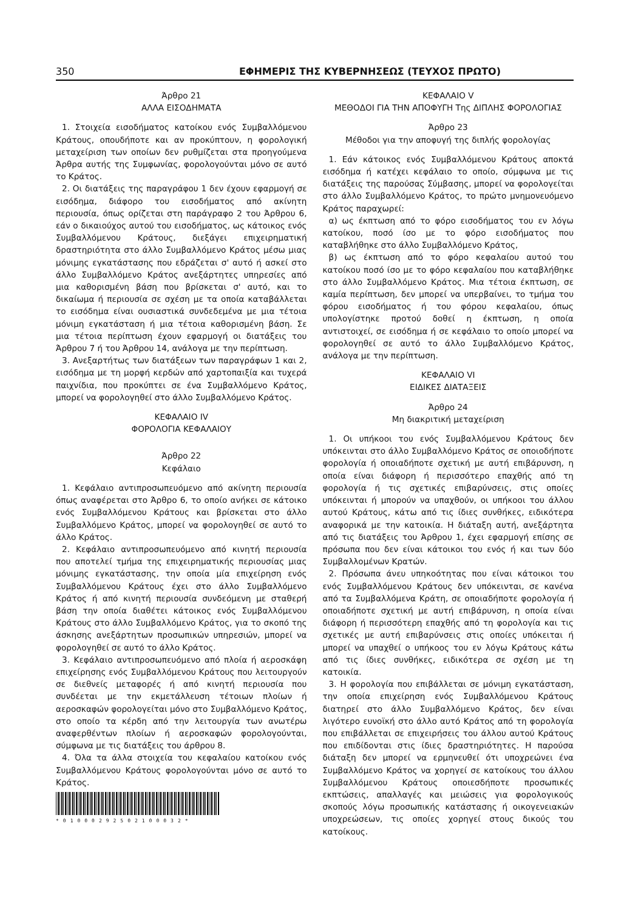350 ΕΦΗΜΕΡΙΣ ΤΗΣ ΚΥΒΕΡΝΗΣΕΩΣ (ΤΕΥΧΟΣ ΠΡΩΤΟ)
Άρθρο 21
ΑΛΛΑ ΕΙΣΟΔΗΜΑΤΑ
1. Στοιχεία εισοδήματος κατοίκου ενός Συμβαλλόμενου Κράτους, οπουδήποτε και αν προκύπτουν, η φορολογική μεταχείριση των οποίων δεν ρυθμίζεται στα προηγούμενα Άρθρα αυτής της Συμφωνίας, φορολογούνται μόνο σε αυτό το Κράτος.
2. Οι διατάξεις της παραγράφου 1 δεν έχουν εφαρμογή σε εισόδημα, διάφορο του εισοδήματος από ακίνητη περιουσία, όπως ορίζεται στη παράγραφο 2 του Άρθρου 6, εάν ο δικαιούχος αυτού του εισοδήματος, ως κάτοικος ενός Συμβαλλόμενου Κράτους, διεξάγει επιχειρηματική δραστηριότητα στο άλλο Συμβαλλόμενο Κράτος μέσω μιας μόνιμης εγκατάστασης που εδράζεται σ' αυτό ή ασκεί στο άλλο Συμβαλλόμενο Κράτος ανεξάρτητες υπηρεσίες από μια καθορισμένη βάση που βρίσκεται σ' αυτό, και το δικαίωμα ή περιουσία σε σχέση με τα οποία καταβάλλεται το εισόδημα είναι ουσιαστικά συνδεδεμένα με μια τέτοια μόνιμη εγκατάσταση ή μια τέτοια καθορισμένη βάση. Σε μια τέτοια περίπτωση έχουν εφαρμογή οι διατάξεις του Άρθρου 7 ή του Άρθρου 14, ανάλογα με την περίπτωση.
3. Ανεξαρτήτως των διατάξεων των παραγράφων 1 και 2, εισόδημα με τη μορφή κερδών από χαρτοπαιξία και τυχερά παιχνίδια, που προκύπτει σε ένα Συμβαλλόμενο Κράτος, μπορεί να φορολογηθεί στο άλλο Συμβαλλόμενο Κράτος.
ΚΕΦΑΛΑΙΟ IV
ΦΟΡΟΛΟΓΙΑ ΚΕΦΑΛΑΙΟΥ
Άρθρο 22
Κεφάλαιο
1. Κεφάλαιο αντιπροσωπευόμενο από ακίνητη περιουσία όπως αναφέρεται στο Άρθρο 6, το οποίο ανήκει σε κάτοικο ενός Συμβαλλόμενου Κράτους και βρίσκεται στο άλλο Συμβαλλόμενο Κράτος, μπορεί να φορολογηθεί σε αυτό το άλλο Κράτος.
2. Κεφάλαιο αντιπροσωπευόμενο από κινητή περιουσία που αποτελεί τμήμα της επιχειρηματικής περιουσίας μιας μόνιμης εγκατάστασης, την οποία μία επιχείρηση ενός Συμβαλλόμενου Κράτους έχει στο άλλο Συμβαλλόμενο Κράτος ή από κινητή περιουσία συνδεόμενη με σταθερή βάση την οποία διαθέτει κάτοικος ενός Συμβαλλόμενου Κράτους στο άλλο Συμβαλλόμενο Κράτος, για το σκοπό της άσκησης ανεξάρτητων προσωπικών υπηρεσιών, μπορεί να φορολογηθεί σε αυτό το άλλο Κράτος.
3. Κεφάλαιο αντιπροσωπευόμενο από πλοία ή αεροσκάφη επιχείρησης ενός Συμβαλλόμενου Κράτους που λειτουργούν σε διεθνείς μεταφορές ή από κινητή περιουσία που συνδέεται με την εκμετάλλευση τέτοιων πλοίων ή αεροσκαφών φορολογείται μόνο στο Συμβαλλόμενο Κράτος, στο οποίο τα κέρδη από την λειτουργία των ανωτέρω αναφερθέντων πλοίων ή αεροσκαφών φορολογούνται, σύμφωνα με τις διατάξεις του άρθρου 8.
4. Όλα τα άλλα στοιχεία του κεφαλαίου κατοίκου ενός Συμβαλλόμενου Κράτους φορολογούνται μόνο σε αυτό το Κράτος.
*01000292502100032*
ΚΕΦΑΛΑΙΟ V
ΜΕΘΟΔΟΙ ΓΙΑ ΤΗΝ ΑΠΟΦΥΓΗ Της ΔΙΠΛΗΣ ΦΟΡΟΛΟΓΙΑΣ
Άρθρο 23
Μέθοδοι για την αποφυγή της διπλής φορολογίας
1. Εάν κάτοικος ενός Συμβαλλόμενου Κράτους αποκτά εισόδημα ή κατέχει κεφάλαιο το οποίο, σύμφωνα με τις διατάξεις της παρούσας Σύμβασης, μπορεί να φορολογείται στο άλλο Συμβαλλόμενο Κράτος, το πρώτο μνημονευόμενο Κράτος παραχωρεί:
α) ως έκπτωση από το φόρο εισοδήματος του εν λόγω κατοίκου, ποσό ίσο με το φόρο εισοδήματος που καταβλήθηκε στο άλλο Συμβαλλόμενο Κράτος,
β) ως έκπτωση από το φόρο κεφαλαίου αυτού του κατοίκου ποσό ίσο με το φόρο κεφαλαίου που καταβλήθηκε στο άλλο Συμβαλλόμενο Κράτος. Μια τέτοια έκπτωση, σε καμία περίπτωση, δεν μπορεί να υπερβαίνει, το τμήμα του φόρου εισοδήματος ή του φόρου κεφαλαίου, όπως υπολογίστηκε προτού δοθεί η έκπτωση, η οποία αντιστοιχεί, σε εισόδημα ή σε κεφάλαιο το οποίο μπορεί να φορολογηθεί σε αυτό το άλλο Συμβαλλόμενο Κράτος, ανάλογα με την περίπτωση.
ΚΕΦΑΛΑΙΟ VI
ΕΙΔΙΚΕΣ ΔΙΑΤΑΞΕΙΣ
Άρθρο 24
Μη διακριτική μεταχείριση
1. Οι υπήκοοι του ενός Συμβαλλόμενου Κράτους δεν υπόκεινται στο άλλο Συμβαλλόμενο Κράτος σε οποιοδήποτε φορολογία ή οποιαδήποτε σχετική με αυτή επιβάρυνση, η οποία είναι διάφορη ή περισσότερο επαχθής από τη φορολογία ή τις σχετικές επιβαρύνσεις, στις οποίες υπόκεινται ή μπορούν να υπαχθούν, οι υπήκοοι του άλλου αυτού Κράτους, κάτω από τις ίδιες συνθήκες, ειδικότερα αναφορικά με την κατοικία. Η διάταξη αυτή, ανεξάρτητα από τις διατάξεις του Άρθρου 1, έχει εφαρμογή επίσης σε πρόσωπα που δεν είναι κάτοικοι του ενός ή και των δύο Συμβαλλομένων Κρατών.
2. Πρόσωπα άνευ υπηκοότητας που είναι κάτοικοι του ενός Συμβαλλόμενου Κράτους δεν υπόκεινται, σε κανένα από τα Συμβαλλόμενα Κράτη, σε οποιαδήποτε φορολογία ή οποιαδήποτε σχετική με αυτή επιβάρυνση, η οποία είναι διάφορη ή περισσότερη επαχθής από τη φορολογία και τις σχετικές με αυτή επιβαρύνσεις στις οποίες υπόκειται ή μπορεί να υπαχθεί ο υπήκοος του εν λόγω Κράτους κάτω από τις ίδιες συνθήκες, ειδικότερα σε σχέση με τη κατοικία.
3. Η φορολογία που επιβάλλεται σε μόνιμη εγκατάσταση, την οποία επιχείρηση ενός Συμβαλλόμενου Κράτους διατηρεί στο άλλο Συμβαλλόμενο Κράτος, δεν είναι λιγότερο ευνοϊκή στο άλλο αυτό Κράτος από τη φορολογία που επιβάλλεται σε επιχειρήσεις του άλλου αυτού Κράτους που επιδίδονται στις ίδιες δραστηριότητες. Η παρούσα διάταξη δεν μπορεί να ερμηνευθεί ότι υποχρεώνει ένα Συμβαλλόμενο Κράτος να χορηγεί σε κατοίκους του άλλου Συμβαλλόμενου Κράτους οποιεσδήποτε προσωπικές εκπτώσεις, απαλλαγές και μειώσεις για φορολογικούς σκοπούς λόγω προσωπικής κατάστασης ή οικογενειακών υποχρεώσεων, τις οποίες χορηγεί στους δικούς του κατοίκους.